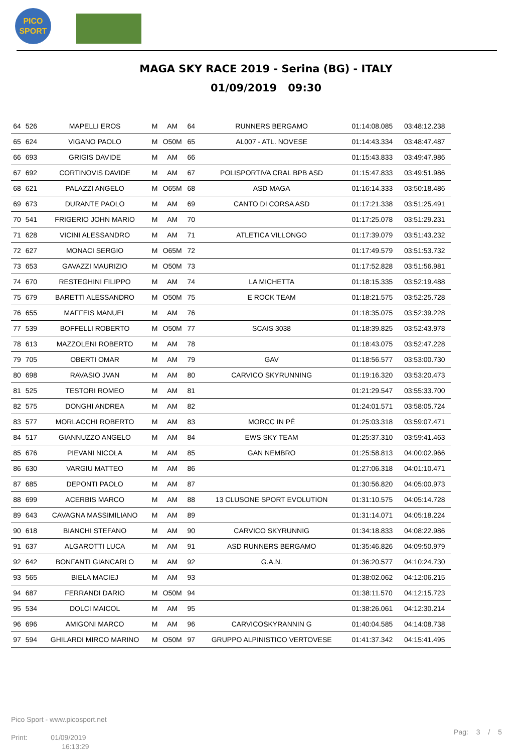PICO
SPORT
MAGA SKY RACE 2019 - Serina (BG) - ITALY
01/09/2019 09:30
| 64 | 526 | MAPELLI EROS | M | AM | 64 | RUNNERS BERGAMO | 01:14:08.085 | 03:48:12.238 |
| 65 | 624 | VIGANO PAOLO | M | O50M | 65 | AL007 - ATL. NOVESE | 01:14:43.334 | 03:48:47.487 |
| 66 | 693 | GRIGIS DAVIDE | M | AM | 66 | | 01:15:43.833 | 03:49:47.986 |
| 67 | 692 | CORTINOVIS DAVIDE | M | AM | 67 | POLISPORTIVA CRAL BPB ASD | 01:15:47.833 | 03:49:51.986 |
| 68 | 621 | PALAZZI ANGELO | M | O65M | 68 | ASD MAGA | 01:16:14.333 | 03:50:18.486 |
| 69 | 673 | DURANTE PAOLO | M | AM | 69 | CANTO DI CORSA ASD | 01:17:21.338 | 03:51:25.491 |
| 70 | 541 | FRIGERIO JOHN MARIO | M | AM | 70 | | 01:17:25.078 | 03:51:29.231 |
| 71 | 628 | VICINI ALESSANDRO | M | AM | 71 | ATLETICA VILLONGO | 01:17:39.079 | 03:51:43.232 |
| 72 | 627 | MONACI SERGIO | M | O65M | 72 | | 01:17:49.579 | 03:51:53.732 |
| 73 | 653 | GAVAZZI MAURIZIO | M | O50M | 73 | | 01:17:52.828 | 03:51:56.981 |
| 74 | 670 | RESTEGHINI FILIPPO | M | AM | 74 | LA MICHETTA | 01:18:15.335 | 03:52:19.488 |
| 75 | 679 | BARETTI ALESSANDRO | M | O50M | 75 | E ROCK TEAM | 01:18:21.575 | 03:52:25.728 |
| 76 | 655 | MAFFEIS MANUEL | M | AM | 76 | | 01:18:35.075 | 03:52:39.228 |
| 77 | 539 | BOFFELLI ROBERTO | M | O50M | 77 | SCAIS 3038 | 01:18:39.825 | 03:52:43.978 |
| 78 | 613 | MAZZOLENI ROBERTO | M | AM | 78 | | 01:18:43.075 | 03:52:47.228 |
| 79 | 705 | OBERTI OMAR | M | AM | 79 | GAV | 01:18:56.577 | 03:53:00.730 |
| 80 | 698 | RAVASIO JVAN | M | AM | 80 | CARVICO SKYRUNNING | 01:19:16.320 | 03:53:20.473 |
| 81 | 525 | TESTORI ROMEO | M | AM | 81 | | 01:21:29.547 | 03:55:33.700 |
| 82 | 575 | DONGHI ANDREA | M | AM | 82 | | 01:24:01.571 | 03:58:05.724 |
| 83 | 577 | MORLACCHI ROBERTO | M | AM | 83 | MORCC IN PÉ | 01:25:03.318 | 03:59:07.471 |
| 84 | 517 | GIANNUZZO ANGELO | M | AM | 84 | EWS SKY TEAM | 01:25:37.310 | 03:59:41.463 |
| 85 | 676 | PIEVANI NICOLA | M | AM | 85 | GAN NEMBRO | 01:25:58.813 | 04:00:02.966 |
| 86 | 630 | VARGIU MATTEO | M | AM | 86 | | 01:27:06.318 | 04:01:10.471 |
| 87 | 685 | DEPONTI PAOLO | M | AM | 87 | | 01:30:56.820 | 04:05:00.973 |
| 88 | 699 | ACERBIS MARCO | M | AM | 88 | 13 CLUSONE SPORT EVOLUTION | 01:31:10.575 | 04:05:14.728 |
| 89 | 643 | CAVAGNA MASSIMILIANO | M | AM | 89 | | 01:31:14.071 | 04:05:18.224 |
| 90 | 618 | BIANCHI STEFANO | M | AM | 90 | CARVICO SKYRUNNIG | 01:34:18.833 | 04:08:22.986 |
| 91 | 637 | ALGAROTTI LUCA | M | AM | 91 | ASD RUNNERS BERGAMO | 01:35:46.826 | 04:09:50.979 |
| 92 | 642 | BONFANTI GIANCARLO | M | AM | 92 | G.A.N. | 01:36:20.577 | 04:10:24.730 |
| 93 | 565 | BIELA MACIEJ | M | AM | 93 | | 01:38:02.062 | 04:12:06.215 |
| 94 | 687 | FERRANDI DARIO | M | O50M | 94 | | 01:38:11.570 | 04:12:15.723 |
| 95 | 534 | DOLCI MAICOL | M | AM | 95 | | 01:38:26.061 | 04:12:30.214 |
| 96 | 696 | AMIGONI MARCO | M | AM | 96 | CARVICOSKYRANNIN G | 01:40:04.585 | 04:14:08.738 |
| 97 | 594 | GHILARDI MIRCO MARINO | M | O50M | 97 | GRUPPO ALPINISTICO VERTOVESE | 01:41:37.342 | 04:15:41.495 |
Pico Sport - www.picosport.net
Print: 01/09/2019
16:13:29
Pag: 3 / 5